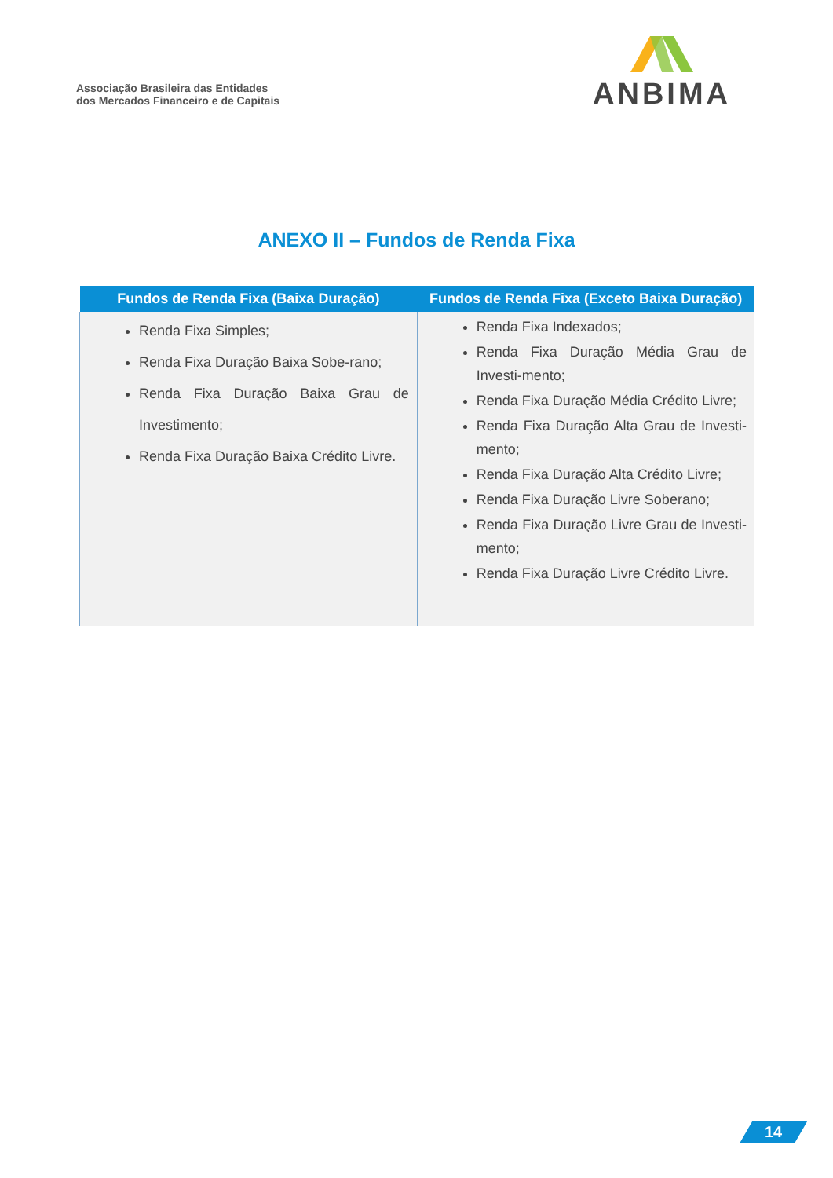Associação Brasileira das Entidades
dos Mercados Financeiro e de Capitais
ANBIMA
ANEXO II – Fundos de Renda Fixa
| Fundos de Renda Fixa (Baixa Duração) | Fundos de Renda Fixa (Exceto Baixa Duração) |
| --- | --- |
| Renda Fixa Simples; Renda Fixa Duração Baixa Sobe-rano; Renda Fixa Duração Baixa Grau de Investimento; Renda Fixa Duração Baixa Crédito Livre. | Renda Fixa Indexados; Renda Fixa Duração Média Grau de Investi-mento; Renda Fixa Duração Média Crédito Livre; Renda Fixa Duração Alta Grau de Investi-mento; Renda Fixa Duração Alta Crédito Livre; Renda Fixa Duração Livre Soberano; Renda Fixa Duração Livre Grau de Investi-mento; Renda Fixa Duração Livre Crédito Livre. |
14